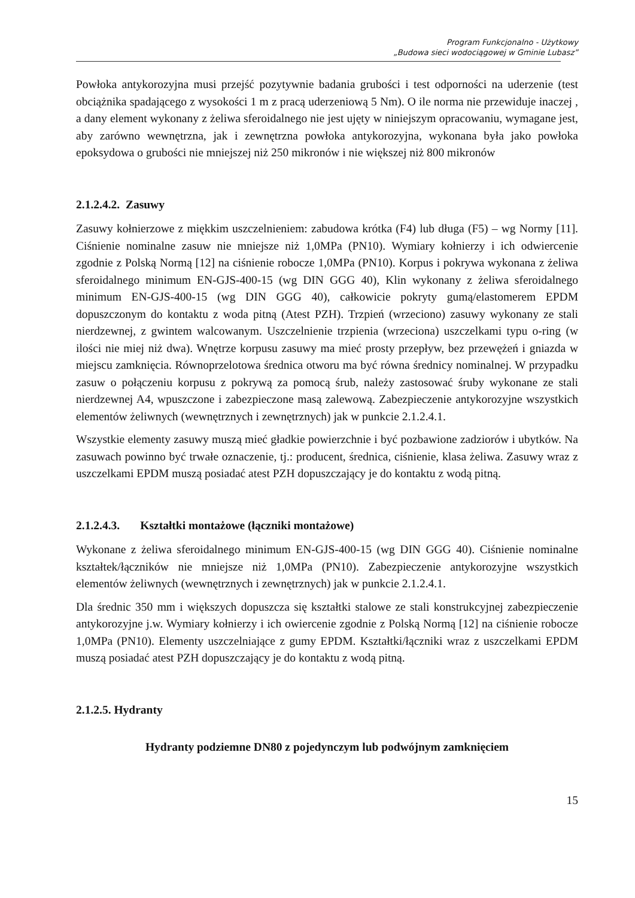Program Funkcjonalno - Użytkowy
„Budowa sieci wodociągowej w Gminie Lubasz”
Powłoka antykorozyjna musi przejść pozytywnie badania grubości i test odporności na uderzenie (test obciążnika spadającego z wysokości 1 m z pracą uderzeniową 5 Nm). O ile norma nie przewiduje inaczej , a dany element wykonany z żeliwa sferoidalnego nie jest ujęty w niniejszym opracowaniu, wymagane jest, aby zarówno wewnętrzna, jak i zewnętrzna powłoka antykorozyjna, wykonana była jako powłoka epoksydowa o grubości nie mniejszej niż 250 mikronów i nie większej niż 800 mikronów
2.1.2.4.2. Zasuwy
Zasuwy kołnierzowe z miękkim uszczelnieniem: zabudowa krótka (F4) lub długa (F5) – wg Normy [11]. Ciśnienie nominalne zasuw nie mniejsze niż 1,0MPa (PN10). Wymiary kołnierzy i ich odwiercenie zgodnie z Polską Normą [12] na ciśnienie robocze 1,0MPa (PN10). Korpus i pokrywa wykonana z żeliwa sferoidalnego minimum EN-GJS-400-15 (wg DIN GGG 40), Klin wykonany z żeliwa sferoidalnego minimum EN-GJS-400-15 (wg DIN GGG 40), całkowicie pokryty gumą/elastomerem EPDM dopuszczonym do kontaktu z woda pitną (Atest PZH). Trzpień (wrzeciono) zasuwy wykonany ze stali nierdzewnej, z gwintem walcowanym. Uszczelnienie trzpienia (wrzeciona) uszczelkami typu o-ring (w ilości nie miej niż dwa). Wnętrze korpusu zasuwy ma mieć prosty przepływ, bez przewężeń i gniazda w miejscu zamknięcia. Równoprzelotowa średnica otworu ma być równa średnicy nominalnej. W przypadku zasuw o połączeniu korpusu z pokrywą za pomocą śrub, należy zastosować śruby wykonane ze stali nierdzewnej A4, wpuszczone i zabezpieczone masą zalewową. Zabezpieczenie antykorozyjne wszystkich elementów żeliwnych (wewnętrznych i zewnętrznych) jak w punkcie 2.1.2.4.1.
Wszystkie elementy zasuwy muszą mieć gładkie powierzchnie i być pozbawione zadziorów i ubytków. Na zasuwach powinno być trwałe oznaczenie, tj.: producent, średnica, ciśnienie, klasa żeliwa. Zasuwy wraz z uszczelkami EPDM muszą posiadać atest PZH dopuszczający je do kontaktu z wodą pitną.
2.1.2.4.3. Kształtki montażowe (łączniki montażowe)
Wykonane z żeliwa sferoidalnego minimum EN-GJS-400-15 (wg DIN GGG 40). Ciśnienie nominalne kształtek/łączników nie mniejsze niż 1,0MPa (PN10). Zabezpieczenie antykorozyjne wszystkich elementów żeliwnych (wewnętrznych i zewnętrznych) jak w punkcie 2.1.2.4.1.
Dla średnic 350 mm i większych dopuszcza się kształtki stalowe ze stali konstrukcyjnej zabezpieczenie antykorozyjne j.w. Wymiary kołnierzy i ich owiercenie zgodnie z Polską Normą [12] na ciśnienie robocze 1,0MPa (PN10). Elementy uszczelniające z gumy EPDM. Kształtki/łączniki wraz z uszczelkami EPDM muszą posiadać atest PZH dopuszczający je do kontaktu z wodą pitną.
2.1.2.5. Hydranty
Hydranty podziemne DN80 z pojedynczym lub podwójnym zamknięciem
15